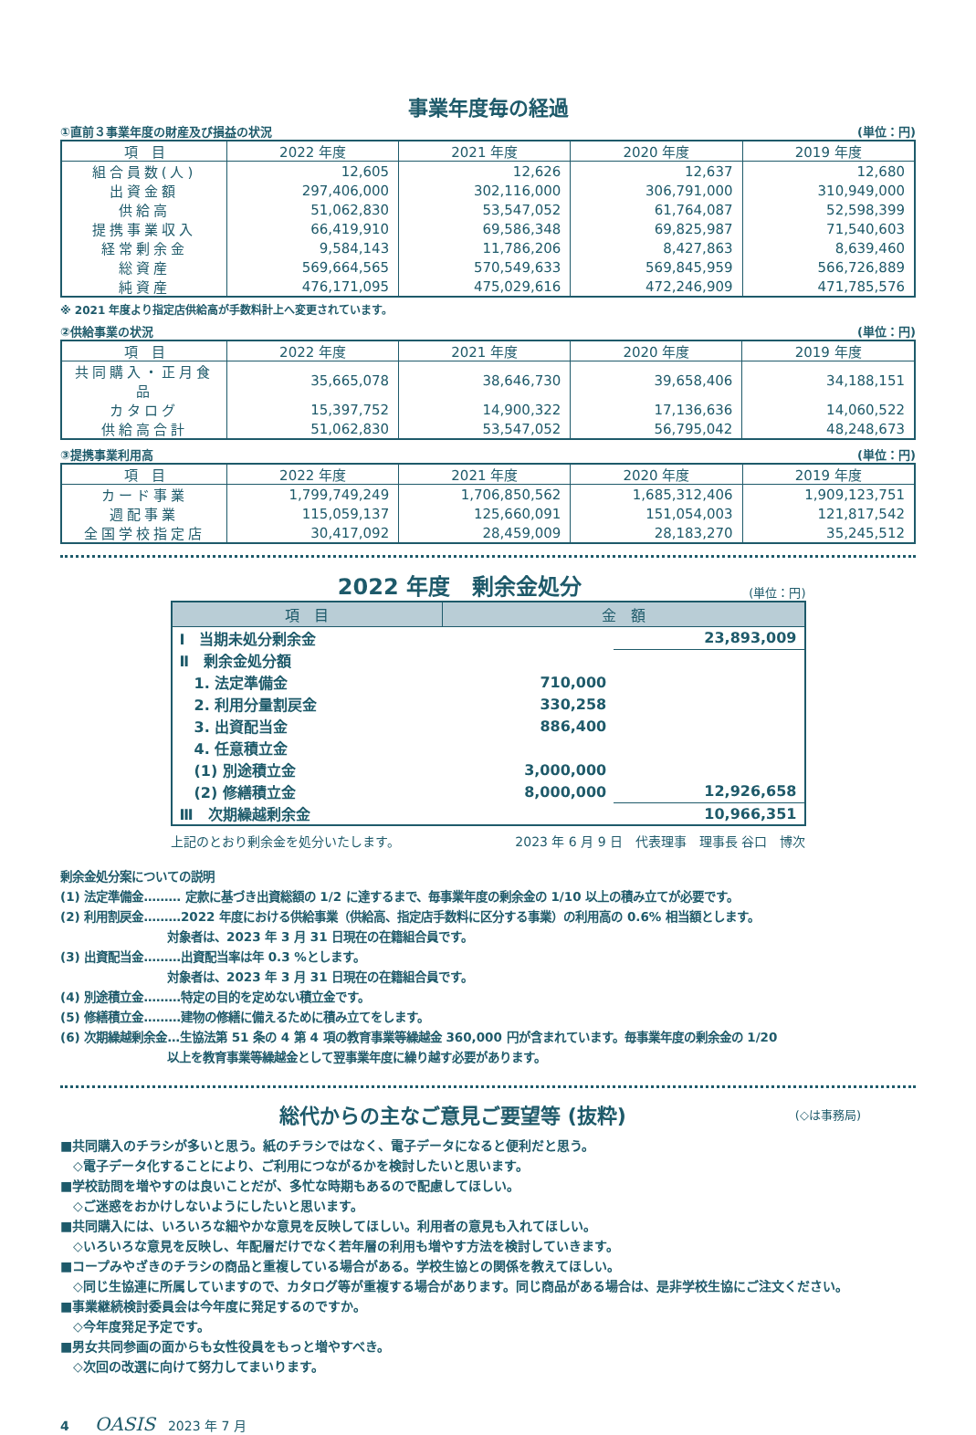事業年度毎の経過
①直前３事業年度の財産及び損益の状況 (単位：円)
| 項 目 | 2022 年度 | 2021 年度 | 2020 年度 | 2019 年度 |
| --- | --- | --- | --- | --- |
| 組合員数(人) | 12,605 | 12,626 | 12,637 | 12,680 |
| 出資金額 | 297,406,000 | 302,116,000 | 306,791,000 | 310,949,000 |
| 供給高 | 51,062,830 | 53,547,052 | 61,764,087 | 52,598,399 |
| 提携事業収入 | 66,419,910 | 69,586,348 | 69,825,987 | 71,540,603 |
| 経常剰余金 | 9,584,143 | 11,786,206 | 8,427,863 | 8,639,460 |
| 総資産 | 569,664,565 | 570,549,633 | 569,845,959 | 566,726,889 |
| 純資産 | 476,171,095 | 475,029,616 | 472,246,909 | 471,785,576 |
※ 2021 年度より指定店供給高が手数料計上へ変更されています。
②供給事業の状況 (単位：円)
| 項 目 | 2022 年度 | 2021 年度 | 2020 年度 | 2019 年度 |
| --- | --- | --- | --- | --- |
| 共同購入・正月食品 | 35,665,078 | 38,646,730 | 39,658,406 | 34,188,151 |
| カタログ | 15,397,752 | 14,900,322 | 17,136,636 | 14,060,522 |
| 供給高合計 | 51,062,830 | 53,547,052 | 56,795,042 | 48,248,673 |
③提携事業利用高 (単位：円)
| 項 目 | 2022 年度 | 2021 年度 | 2020 年度 | 2019 年度 |
| --- | --- | --- | --- | --- |
| カード事業 | 1,799,749,249 | 1,706,850,562 | 1,685,312,406 | 1,909,123,751 |
| 週配事業 | 115,059,137 | 125,660,091 | 151,054,003 | 121,817,542 |
| 全国学校指定店 | 30,417,092 | 28,459,009 | 28,183,270 | 35,245,512 |
2022 年度　剰余金処分
(単位：円)
| 項 目 | 金 額 | |
| --- | --- | --- |
| Ⅰ 当期未処分剰余金 | | 23,893,009 |
| Ⅱ 剰余金処分額 | | |
| 1. 法定準備金 | 710,000 | |
| 2. 利用分量割戻金 | 330,258 | |
| 3. 出資配当金 | 886,400 | |
| 4. 任意積立金 | | |
| (1) 別途積立金 | 3,000,000 | |
| (2) 修繕積立金 | 8,000,000 | 12,926,658 |
| Ⅲ 次期繰越剰余金 | | 10,966,351 |
上記のとおり剰余金を処分いたします。 2023 年 6 月 9 日　代表理事　理事長 谷口　博次
剰余金処分案についての説明
(1) 法定準備金……… 定款に基づき出資総額の 1/2 に達するまで、毎事業年度の剰余金の 1/10 以上の積み立てが必要です。
(2) 利用割戻金………2022 年度における供給事業（供給高、指定店手数料に区分する事業）の利用高の 0.6% 相当額とします。
　　　　　　　　　対象者は、2023 年 3 月 31 日現在の在籍組合員です。
(3) 出資配当金………出資配当率は年 0.3 %とします。
　　　　　　　　　対象者は、2023 年 3 月 31 日現在の在籍組合員です。
(4) 別途積立金………特定の目的を定めない積立金です。
(5) 修繕積立金………建物の修繕に備えるために積み立てをします。
(6) 次期繰越剰余金…生協法第 51 条の 4 第 4 項の教育事業等繰越金 360,000 円が含まれています。毎事業年度の剰余金の 1/20
　　　　　　　　　以上を教育事業等繰越金として翌事業年度に繰り越す必要があります。
総代からの主なご意見ご要望等 (抜粋)
(◇は事務局)
■共同購入のチラシが多いと思う。紙のチラシではなく、電子データになると便利だと思う。
　◇電子データ化することにより、ご利用につながるかを検討したいと思います。
■学校訪問を増やすのは良いことだが、多忙な時期もあるので配慮してほしい。
　◇ご迷惑をおかけしないようにしたいと思います。
■共同購入には、いろいろな細やかな意見を反映してほしい。利用者の意見も入れてほしい。
　◇いろいろな意見を反映し、年配層だけでなく若年層の利用も増やす方法を検討していきます。
■コープみやざきのチラシの商品と重複している場合がある。学校生協との関係を教えてほしい。
　◇同じ生協連に所属していますので、カタログ等が重複する場合があります。同じ商品がある場合は、是非学校生協にご注文ください。
■事業継続検討委員会は今年度に発足するのですか。
　◇今年度発足予定です。
■男女共同参画の面からも女性役員をもっと増やすべき。
　◇次回の改選に向けて努力してまいります。
4　　OASIS　2023 年 7 月